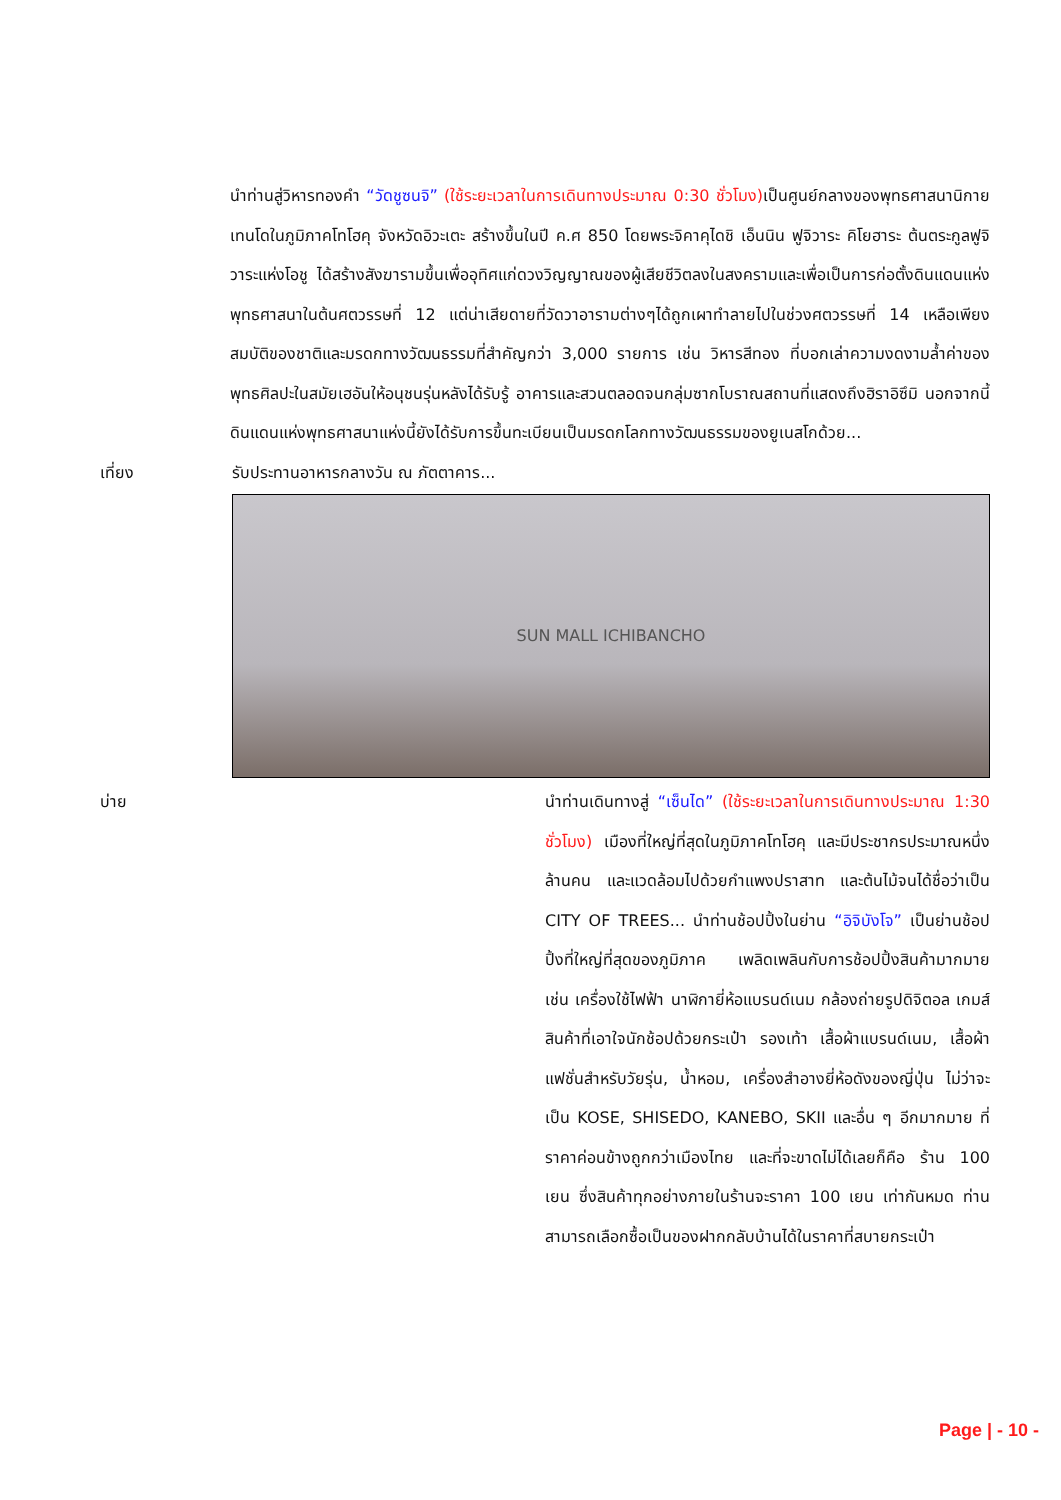นำท่านสู่วิหารทองคำ “วัดชูซนจิ” (ใช้ระยะเวลาในการเดินทางประมาณ 0:30 ชั่วโมง) เป็นศูนย์กลางของพุทธศาสนานิกายเทนโดในภูมิภาคโทโฮคุ จังหวัดอิวะเตะ สร้างขึ้นในปี ค.ศ 850 โดยพระจิคาคุไดชิ เอ็นนิน ฟูจิวาระ คิโยฮาระ ต้นตระกูลฟูจิวาระแห่งโอชู ได้สร้างสังฆารามขึ้นเพื่ออุทิศแก่ดวงวิญญาณของผู้เสียชีวิตลงในสงครามและเพื่อเป็นการก่อตั้งดินแดนแห่งพุทธศาสนาในต้นศตวรรษที่ 12 แต่น่าเสียดายที่วัดวาอารามต่างๆได้ถูกเผาทำลายไปในช่วงศตวรรษที่ 14 เหลือเพียงสมบัติของชาติและมรดกทางวัฒนธรรมที่สำคัญกว่า 3,000 รายการ เช่น วิหารสีทอง ที่บอกเล่าความงดงามล้ำค่าของพุทธศิลปะในสมัยเฮอันให้อนุชนรุ่นหลังได้รับรู้ อาคารและสวนตลอดจนกลุ่มซากโบราณสถานที่แสดงถึงฮิราอิซึมิ นอกจากนี้ดินแดนแห่งพุทธศาสนาแห่งนี้ยังได้รับการขึ้นทะเบียนเป็นมรดกโลกทางวัฒนธรรมของยูเนสโกด้วย...
เที่ยง รับประทานอาหารกลางวัน ณ ภัตตาคาร...
SUN MALL ICHIBANCHO
บ่าย นำท่านเดินทางสู่ “เซ็นได” (ใช้ระยะเวลาในการเดินทางประมาณ 1:30 ชั่วโมง) เมืองที่ใหญ่ที่สุดในภูมิภาคโทโฮคุ และมีประชากรประมาณหนึ่งล้านคน และแวดล้อมไปด้วยกำแพงปราสาท และต้นไม้จนได้ชื่อว่าเป็น CITY OF TREES... นำท่านช้อปปิ้งในย่าน “อิจิบังโจ” เป็นย่านช้อปปิ้งที่ใหญ่ที่สุดของภูมิภาค เพลิดเพลินกับการช้อปปิ้งสินค้ามากมาย เช่น เครื่องใช้ไฟฟ้า นาฬิกายี่ห้อแบรนด์เนม กล้องถ่ายรูปดิจิตอล เกมส์ สินค้าที่เอาใจนักช้อปด้วยกระเป๋า รองเท้า เสื้อผ้าแบรนด์เนม, เสื้อผ้าแฟชั่นสำหรับวัยรุ่น, น้ำหอม, เครื่องสำอางยี่ห้อดังของญี่ปุ่น ไม่ว่าจะเป็น KOSE, SHISEDO, KANEBO, SKII และอื่น ๆ อีกมากมาย ที่ราคาค่อนข้างถูกกว่าเมืองไทย และที่จะขาดไม่ได้เลยก็คือ ร้าน 100 เยน ซึ่งสินค้าทุกอย่างภายในร้านจะราคา 100 เยน เท่ากันหมด ท่านสามารถเลือกซื้อเป็นของฝากกลับบ้านได้ในราคาที่สบายกระเป๋า
Page | - 10 -